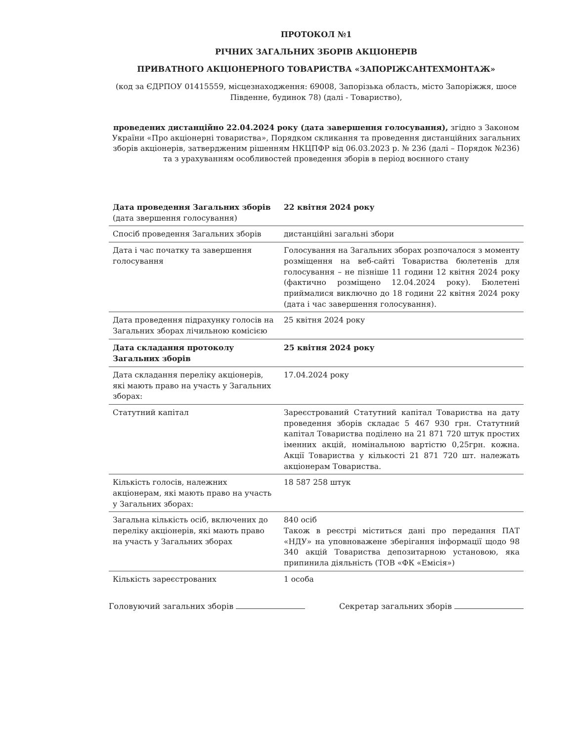ПРОТОКОЛ №1
РІЧНИХ ЗАГАЛЬНИХ ЗБОРІВ АКЦІОНЕРІВ
ПРИВАТНОГО АКЦІОНЕРНОГО ТОВАРИСТВА «ЗАПОРІЖСАНТЕХМОНТАЖ»
(код за ЄДРПОУ 01415559, місцезнаходження: 69008, Запорізька область, місто Запоріжжя, шосе Південне, будинок 78) (далі - Товариство),
проведених дистанційно 22.04.2024 року (дата завершення голосування), згідно з Законом України «Про акціонерні товариства», Порядком скликання та проведення дистанційних загальних зборів акціонерів, затвердженим рішенням НКЦПФР від 06.03.2023 р. № 236 (далі – Порядок №236) та з урахуванням особливостей проведення зборів в період воєнного стану
| Дата проведення Загальних зборів (дата звершення голосування) | 22 квітня 2024 року |
| Спосіб проведення Загальних зборів | дистанційні загальні збори |
| Дата і час початку та завершення голосування | Голосування на Загальних зборах розпочалося з моменту розміщення на веб-сайті Товариства бюлетенів для голосування – не пізніше 11 години 12 квітня 2024 року (фактично розміщено 12.04.2024 року). Бюлетені приймалися виключно до 18 години 22 квітня 2024 року (дата і час завершення голосування). |
| Дата проведення підрахунку голосів на Загальних зборах лічильною комісією | 25 квітня 2024 року |
| Дата складання протоколу Загальних зборів | 25 квітня 2024 року |
| Дата складання переліку акціонерів, які мають право на участь у Загальних зборах: | 17.04.2024 року |
| Статутний капітал | Зареєстрований Статутний капітал Товариства на дату проведення зборів складає 5 467 930 грн. Статутний капітал Товариства поділено на 21 871 720 штук простих іменних акцій, номінальною вартістю 0,25грн. кожна. Акції Товариства у кількості 21 871 720 шт. належать акціонерам Товариства. |
| Кількість голосів, належних акціонерам, які мають право на участь у Загальних зборах: | 18 587 258 штук |
| Загальна кількість осіб, включених до переліку акціонерів, які мають право на участь у Загальних зборах | 840 осіб Також в реєстрі міститься дані про передання ПАТ «НДУ» на уповноважене зберігання інформації щодо 98 340 акцій Товариства депозитарною установою, яка припинила діяльність (ТОВ «ФК «Емісія») |
| Кількість зареєстрованих | 1 особа |
Головуючий загальних зборів Секретар загальних зборів